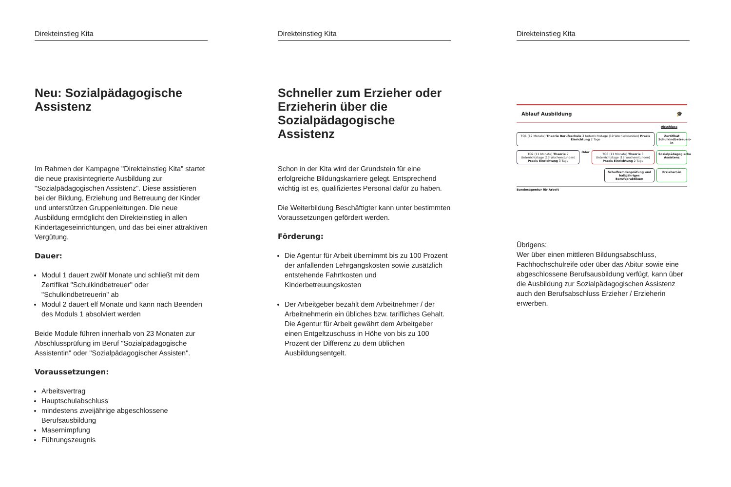Direkteinstieg Kita
Neu: Sozialpädagogische Assistenz
Im Rahmen der Kampagne "Direkteinstieg Kita" startet die neue praxisintegrierte Ausbildung zur "Sozialpädagogischen Assistenz". Diese assistieren bei der Bildung, Erziehung und Betreuung der Kinder und unterstützen Gruppenleitungen. Die neue Ausbildung ermöglicht den Direkteinstieg in allen Kindertageseinrichtungen, und das bei einer attraktiven Vergütung.
Dauer:
Modul 1 dauert zwölf Monate und schließt mit dem Zertifikat "Schulkindbetreuer" oder "Schulkindbetreuerin" ab
Modul 2 dauert elf Monate und kann nach Beenden des Moduls 1 absolviert werden
Beide Module führen innerhalb von 23 Monaten zur Abschlussprüfung im Beruf "Sozialpädagogische Assistentin" oder "Sozialpädagogischer Assisten".
Voraussetzungen:
Arbeitsvertrag
Hauptschulabschluss
mindestens zweijährige abgeschlossene Berufsausbildung
Masernimpfung
Führungszeugnis
Direkteinstieg Kita
Schneller zum Erzieher oder Erzieherin über die Sozialpädagogische Assistenz
Schon in der Kita wird der Grundstein für eine erfolgreiche Bildungskarriere gelegt. Entsprechend wichtig ist es, qualifiziertes Personal dafür zu haben.
Die Weiterbildung Beschäftigter kann unter bestimmten Voraussetzungen gefördert werden.
Förderung:
Die Agentur für Arbeit übernimmt bis zu 100 Prozent der anfallenden Lehrgangskosten sowie zusätzlich entstehende Fahrtkosten und Kinderbetreuungskosten
Der Arbeitgeber bezahlt dem Arbeitnehmer / der Arbeitnehmerin ein übliches bzw. tarifliches Gehalt. Die Agentur für Arbeit gewährt dem Arbeitgeber einen Entgeltzuschuss in Höhe von bis zu 100 Prozent der Differenz zu dem üblichen Ausbildungsentgelt.
Direkteinstieg Kita
Ablauf Ausbildung 🎓
Abschluss
TQ1 (12 Monate) Theorie Berufsschule 3 Unterrichtstage (19 Wochenstunden) Praxis Einrichtung 2 Tage
Zertifikat Schulkindbetreuer/-in
TQ2 (11 Monate) Theorie 2 Unterrichtstage (13 Wochenstunden) Praxis Einrichtung 3 Tage
Oder
TQ3 (11 Monate) Theorie 3 Unterrichtstage (19 Wochenstunden) Praxis Einrichtung 2 Tage
Sozialpädagogische Assistenz
Schulfremdenprüfung und halbjähriges Berufspraktikum
Erzieher/-in
Bundesagentur für Arbeit
Übrigens:
Wer über einen mittleren Bildungsabschluss, Fachhochschulreife oder über das Abitur sowie eine abgeschlossene Berufsausbildung verfügt, kann über die Ausbildung zur Sozialpädagogischen Assistenz auch den Berufsabschluss Erzieher / Erzieherin erwerben.